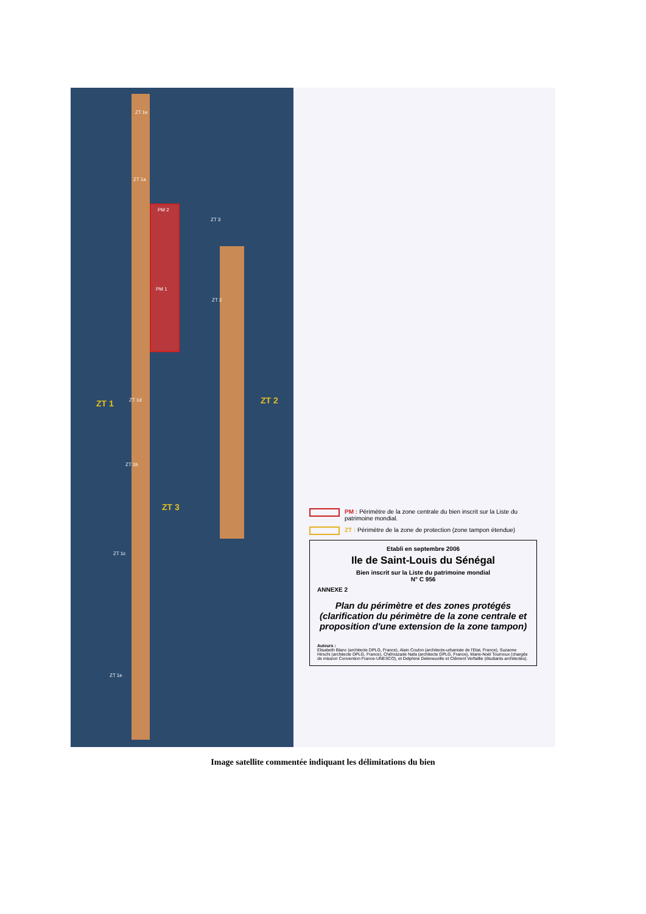ZT 1e
ZT 1a
PM 2
ZT 3
PM 1
ZT 2
ZT 1 ZT 1d ZT 2
ZT 1b
ZT 3
ZT 1c
ZT 1e
PM : Périmètre de la zone centrale du bien inscrit sur la Liste du patrimoine mondial.
ZT : Périmètre de la zone de protection (zone tampon étendue)
Etabli en septembre 2006
Ile de Saint-Louis du Sénégal
Bien inscrit sur la Liste du patrimoine mondial
N° C 956
ANNEXE 2
Plan du périmètre et des zones protégés (clarification du périmètre de la zone centrale et proposition d'une extension de la zone tampon)
Auteurs :
Elisabeth Blanc (architecte DPLG, France), Alain Coulon (architecte-urbaniste de l'Etat, France), Suzanne Hirschi (architecte DPLG, France), Chéhrazade Nafa (architecte DPLG, France), Marie-Noël Tournoux (chargée de mission Convention France-UNESCO), et Delphine Deleneuville et Clément Verfaillie (étudiants architectes).
Image satellite commentée indiquant les délimitations du bien